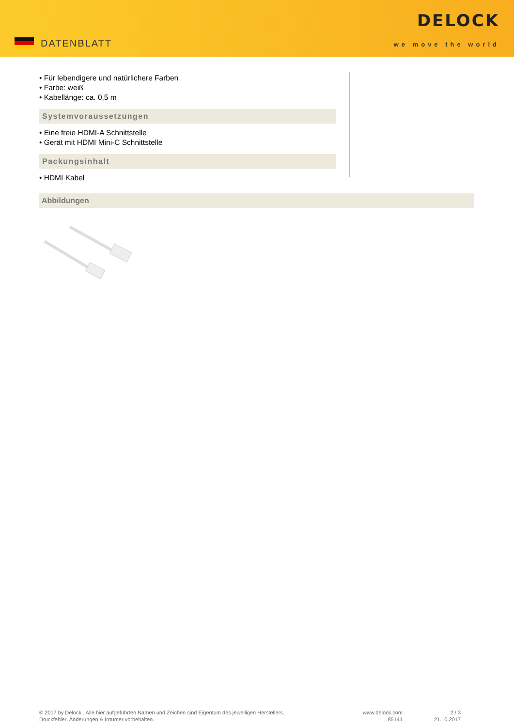DATENBLATT
DELOCK
we move the world
• Für lebendigere und natürlichere Farben
• Farbe: weiß
• Kabellänge: ca. 0,5 m
Systemvoraussetzungen
• Eine freie HDMI-A Schnittstelle
• Gerät mit HDMI Mini-C Schnittstelle
Packungsinhalt
• HDMI Kabel
Abbildungen
© 2017 by Delock . Alle hier aufgeführten Namen und Zeichen sind Eigentum des jeweiligen Herstellers.
Druckfehler, Änderungen & Irrtümer vorbehalten.
www.delock.com
85141
2 / 3
21.10.2017